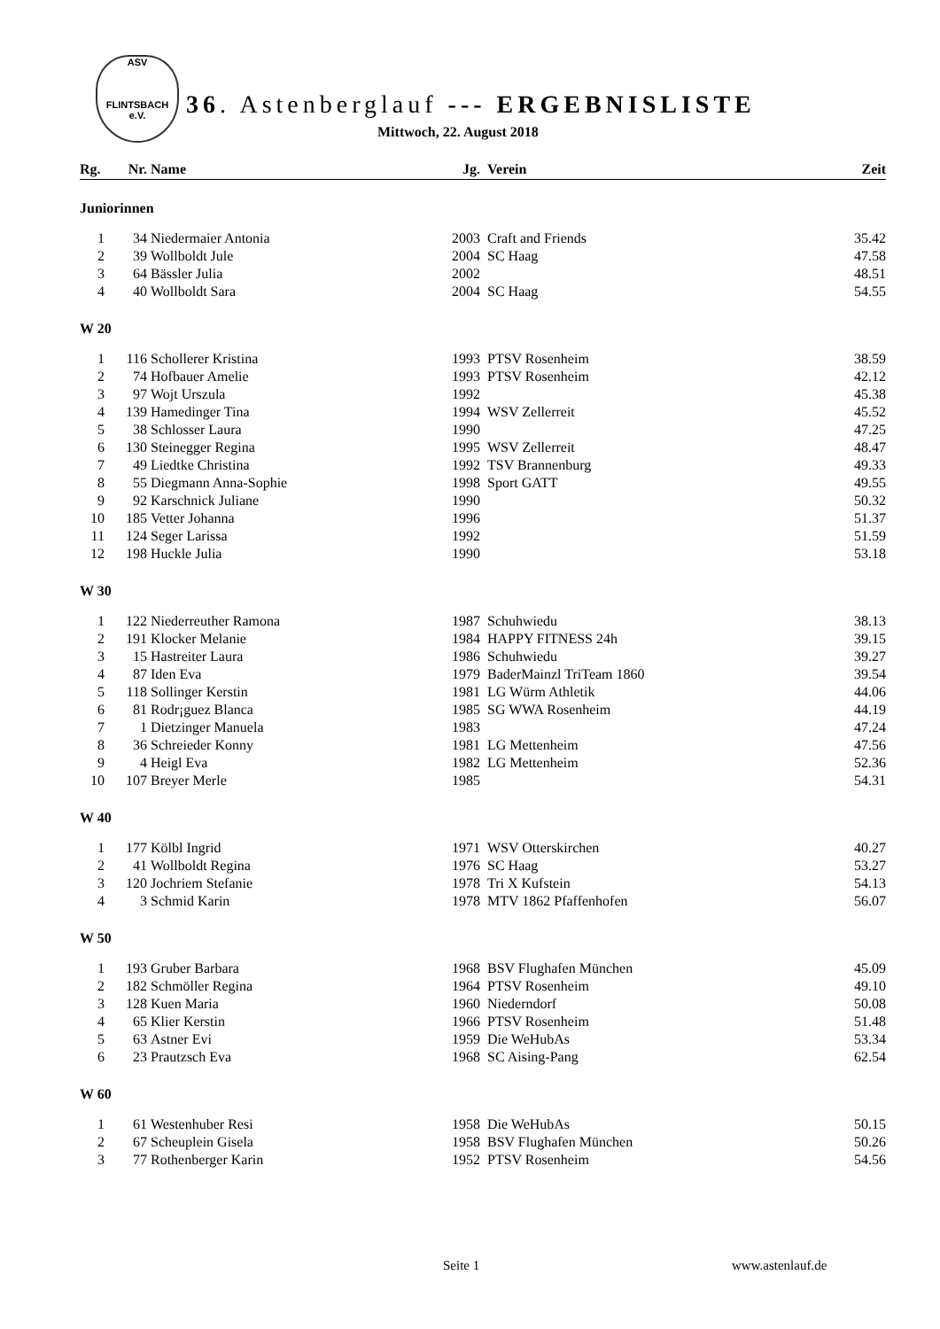ASV
FLINTSBACH e.V.
36. Astenberglauf --- ERGEBNISLISTE
Mittwoch, 22. August 2018
| Rg. | Nr. | Name | Jg. | Verein | Zeit |
| --- | --- | --- | --- | --- | --- |
| Juniorinnen | | | | | |
| 1 | 34 | Niedermaier Antonia | 2003 | Craft and Friends | 35.42 |
| 2 | 39 | Wollboldt Jule | 2004 | SC Haag | 47.58 |
| 3 | 64 | Bässler Julia | 2002 | | 48.51 |
| 4 | 40 | Wollboldt Sara | 2004 | SC Haag | 54.55 |
| W 20 | | | | | |
| 1 | 116 | Schollerer Kristina | 1993 | PTSV Rosenheim | 38.59 |
| 2 | 74 | Hofbauer Amelie | 1993 | PTSV Rosenheim | 42.12 |
| 3 | 97 | Wojt Urszula | 1992 | | 45.38 |
| 4 | 139 | Hamedinger Tina | 1994 | WSV Zellerreit | 45.52 |
| 5 | 38 | Schlosser Laura | 1990 | | 47.25 |
| 6 | 130 | Steinegger Regina | 1995 | WSV Zellerreit | 48.47 |
| 7 | 49 | Liedtke Christina | 1992 | TSV Brannenburg | 49.33 |
| 8 | 55 | Diegmann Anna-Sophie | 1998 | Sport GATT | 49.55 |
| 9 | 92 | Karschnick Juliane | 1990 | | 50.32 |
| 10 | 185 | Vetter Johanna | 1996 | | 51.37 |
| 11 | 124 | Seger Larissa | 1992 | | 51.59 |
| 12 | 198 | Huckle Julia | 1990 | | 53.18 |
| W 30 | | | | | |
| 1 | 122 | Niederreuther Ramona | 1987 | Schuhwiedu | 38.13 |
| 2 | 191 | Klocker Melanie | 1984 | HAPPY FITNESS 24h | 39.15 |
| 3 | 15 | Hastreiter Laura | 1986 | Schuhwiedu | 39.27 |
| 4 | 87 | Iden Eva | 1979 | BaderMainzl TriTeam 1860 | 39.54 |
| 5 | 118 | Sollinger Kerstin | 1981 | LG Würm Athletik | 44.06 |
| 6 | 81 | Rodr¡guez Blanca | 1985 | SG WWA Rosenheim | 44.19 |
| 7 | 1 | Dietzinger Manuela | 1983 | | 47.24 |
| 8 | 36 | Schreieder Konny | 1981 | LG Mettenheim | 47.56 |
| 9 | 4 | Heigl Eva | 1982 | LG Mettenheim | 52.36 |
| 10 | 107 | Breyer Merle | 1985 | | 54.31 |
| W 40 | | | | | |
| 1 | 177 | Kölbl Ingrid | 1971 | WSV Otterskirchen | 40.27 |
| 2 | 41 | Wollboldt Regina | 1976 | SC Haag | 53.27 |
| 3 | 120 | Jochriem Stefanie | 1978 | Tri X Kufstein | 54.13 |
| 4 | 3 | Schmid Karin | 1978 | MTV 1862 Pfaffenhofen | 56.07 |
| W 50 | | | | | |
| 1 | 193 | Gruber Barbara | 1968 | BSV Flughafen München | 45.09 |
| 2 | 182 | Schmöller Regina | 1964 | PTSV Rosenheim | 49.10 |
| 3 | 128 | Kuen Maria | 1960 | Niederndorf | 50.08 |
| 4 | 65 | Klier Kerstin | 1966 | PTSV Rosenheim | 51.48 |
| 5 | 63 | Astner Evi | 1959 | Die WeHubAs | 53.34 |
| 6 | 23 | Prautzsch Eva | 1968 | SC Aising-Pang | 62.54 |
| W 60 | | | | | |
| 1 | 61 | Westenhuber Resi | 1958 | Die WeHubAs | 50.15 |
| 2 | 67 | Scheuplein Gisela | 1958 | BSV Flughafen München | 50.26 |
| 3 | 77 | Rothenberger Karin | 1952 | PTSV Rosenheim | 54.56 |
Seite 1 www.astenlauf.de